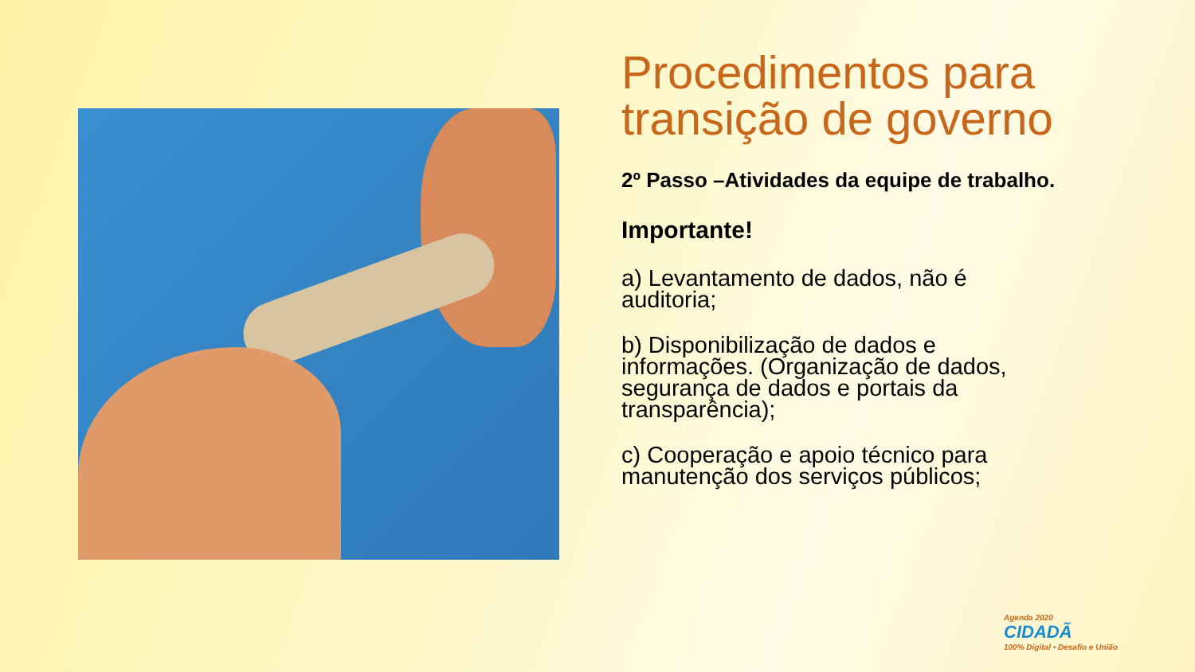Procedimentos para transição de governo
2º Passo –Atividades da equipe de trabalho.
Importante!
a) Levantamento de dados, não é auditoria;
b) Disponibilização de dados e informações. (Organização de dados, segurança de dados e portais da transparência);
c) Cooperação e apoio técnico para manutenção dos serviços públicos;
Agenda 2020
CIDADÃ
100% Digital • Desafio e União